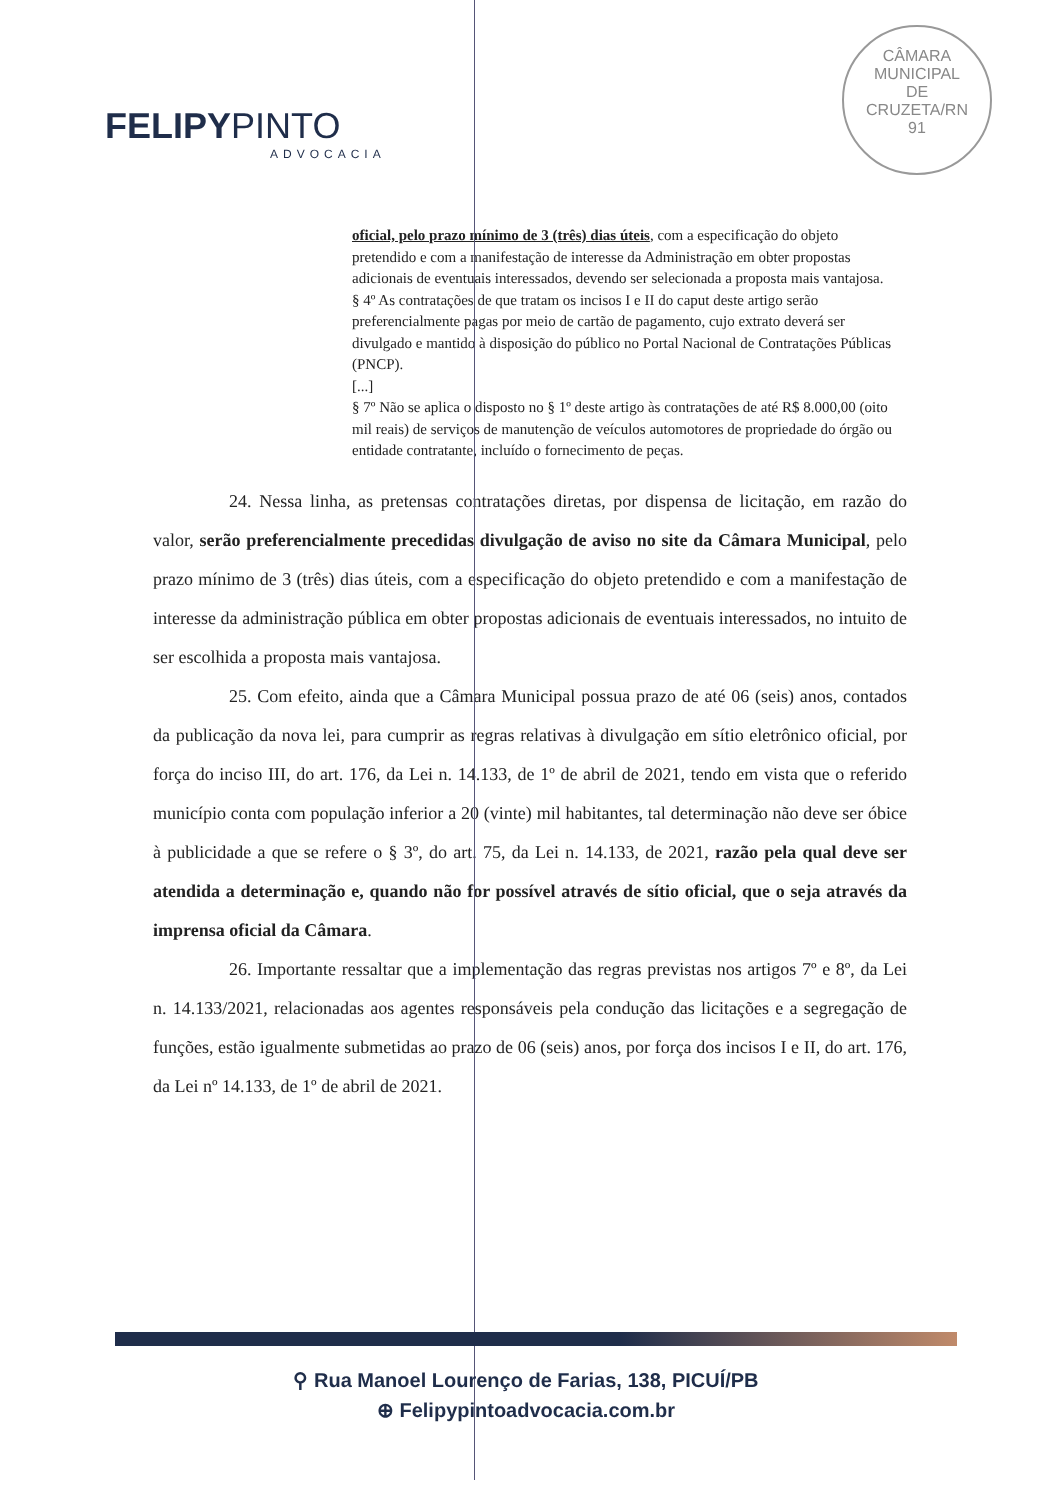FELIPYPINTO
ADVOCACIA
CÂMARA
MUNICIPAL
DE
CRUZETA/RN
91
oficial, pelo prazo mínimo de 3 (três) dias úteis, com a especificação do objeto pretendido e com a manifestação de interesse da Administração em obter propostas adicionais de eventuais interessados, devendo ser selecionada a proposta mais vantajosa.
§ 4º As contratações de que tratam os incisos I e II do caput deste artigo serão preferencialmente pagas por meio de cartão de pagamento, cujo extrato deverá ser divulgado e mantido à disposição do público no Portal Nacional de Contratações Públicas (PNCP).
[...]
§ 7º Não se aplica o disposto no § 1º deste artigo às contratações de até R$ 8.000,00 (oito mil reais) de serviços de manutenção de veículos automotores de propriedade do órgão ou entidade contratante, incluído o fornecimento de peças.
24. Nessa linha, as pretensas contratações diretas, por dispensa de licitação, em razão do valor, serão preferencialmente precedidas divulgação de aviso no site da Câmara Municipal, pelo prazo mínimo de 3 (três) dias úteis, com a especificação do objeto pretendido e com a manifestação de interesse da administração pública em obter propostas adicionais de eventuais interessados, no intuito de ser escolhida a proposta mais vantajosa.
25. Com efeito, ainda que a Câmara Municipal possua prazo de até 06 (seis) anos, contados da publicação da nova lei, para cumprir as regras relativas à divulgação em sítio eletrônico oficial, por força do inciso III, do art. 176, da Lei n. 14.133, de 1º de abril de 2021, tendo em vista que o referido município conta com população inferior a 20 (vinte) mil habitantes, tal determinação não deve ser óbice à publicidade a que se refere o § 3º, do art. 75, da Lei n. 14.133, de 2021, razão pela qual deve ser atendida a determinação e, quando não for possível através de sítio oficial, que o seja através da imprensa oficial da Câmara.
26. Importante ressaltar que a implementação das regras previstas nos artigos 7º e 8º, da Lei n. 14.133/2021, relacionadas aos agentes responsáveis pela condução das licitações e a segregação de funções, estão igualmente submetidas ao prazo de 06 (seis) anos, por força dos incisos I e II, do art. 176, da Lei nº 14.133, de 1º de abril de 2021.
⚲ Rua Manoel Lourenço de Farias, 138, PICUÍ/PB
⊕ Felipypintoadvocacia.com.br